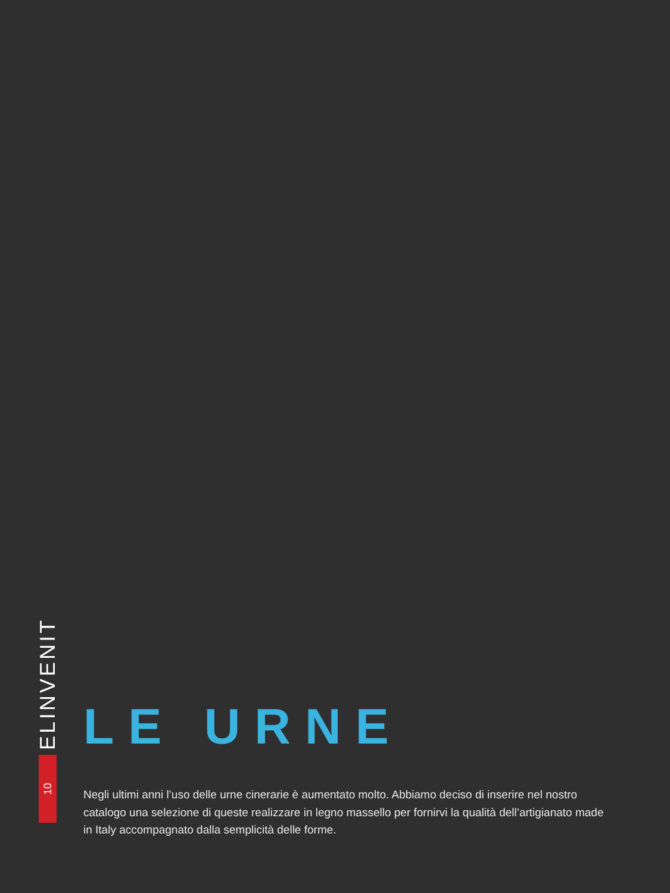ELINVENIT
10
LE URNE
Negli ultimi anni l’uso delle urne cinerarie è aumentato molto. Abbiamo deciso di inserire nel nostro catalogo una selezione di queste realizzare in legno massello per fornirvi la qualità dell’artigianato made in Italy accompagnato dalla semplicità delle forme.